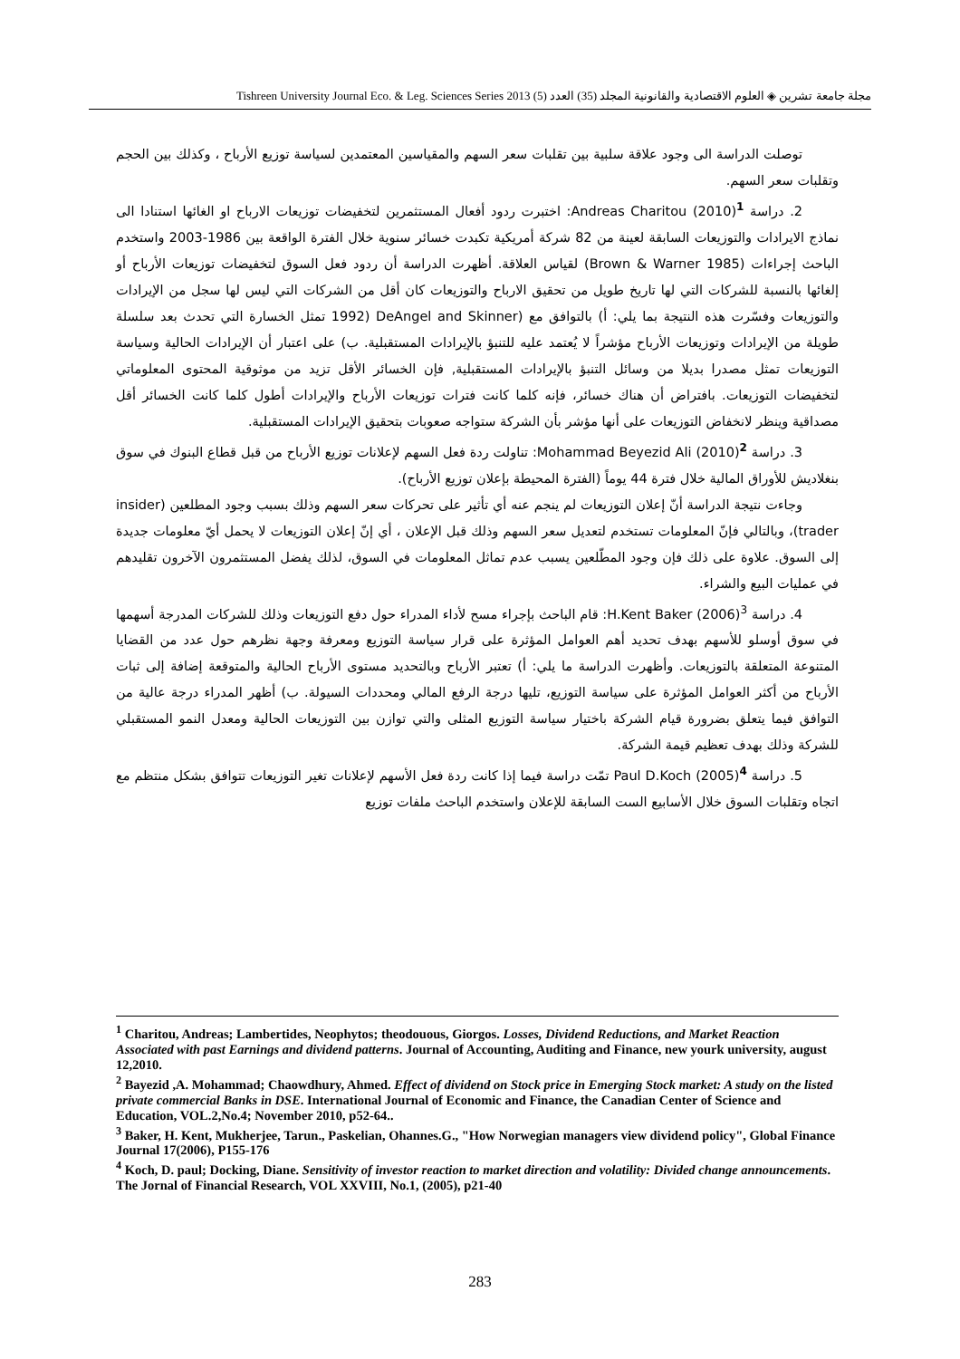مجلة جامعة تشرين ◈ العلوم الاقتصادية والقانونية المجلد (35) العدد (5) Tishreen University Journal Eco. & Leg. Sciences Series 2013
توصلت الدراسة الى وجود علاقة سلبية بين تقلبات سعر السهم والمقياسين المعتمدين لسياسة توزيع الأرباح ، وكذلك بين الحجم وتقلبات سعر السهم.
2. دراسة Andreas Charitou (2010)<sup>1</sup>: اختبرت ردود أفعال المستثمرين لتخفيضات توزيعات الارباح او الغائها استنادا الى نماذج الايرادات والتوزيعات السابقة لعينة من 82 شركة أمريكية تكبدت خسائر سنوية خلال الفترة الواقعة بين 1986-2003 واستخدم الباحث إجراءات (Brown & Warner 1985) لقياس العلاقة. أظهرت الدراسة أن ردود فعل السوق لتخفيضات توزيعات الأرباح أو إلغائها بالنسبة للشركات التي لها تاريخ طويل من تحقيق الارباح والتوزيعات كان أقل من الشركات التي ليس لها سجل من الإيرادات والتوزيعات وفسّرت هذه النتيجة بما يلي: أ) بالتوافق مع (DeAngel and Skinner (1992 تمثل الخسارة التي تحدث بعد سلسلة طويلة من الإيرادات وتوزيعات الأرباح مؤشراً لا يُعتمد عليه للتنبؤ بالإيرادات المستقبلية. ب) على اعتبار أن الإيرادات الحالية وسياسة التوزيعات تمثل مصدرا بديلا من وسائل التنبؤ بالإيرادات المستقبلية, فإن الخسائر الأقل تزيد من موثوقية المحتوى المعلوماتي لتخفيضات التوزيعات. بافتراض أن هناك خسائر، فإنه كلما كانت فترات توزيعات الأرباح والإيرادات أطول كلما كانت الخسائر أقل مصداقية وينظر لانخفاض التوزيعات على أنها مؤشر بأن الشركة ستواجه صعوبات بتحقيق الإيرادات المستقبلية.
3. دراسة Mohammad Beyezid Ali (2010)<sup>2</sup>: تناولت ردة فعل السهم لإعلانات توزيع الأرباح من قبل قطاع البنوك في سوق بنغلاديش للأوراق المالية خلال فترة 44 يوماً (الفترة المحيطة بإعلان توزيع الأرباح).
وجاءت نتيجة الدراسة أنّ إعلان التوزيعات لم ينجم عنه أي تأثير على تحركات سعر السهم وذلك بسبب وجود المطلعين (insider trader)، وبالتالي فإنّ المعلومات تستخدم لتعديل سعر السهم وذلك قبل الإعلان ، أي إنّ إعلان التوزيعات لا يحمل أيّ معلومات جديدة إلى السوق. علاوة على ذلك فإن وجود المطّلعين يسبب عدم تماثل المعلومات في السوق، لذلك يفضل المستثمرون الآخرون تقليدهم في عمليات البيع والشراء.
4. دراسة H.Kent Baker (2006)<sup>3</sup>: قام الباحث بإجراء مسح لأداء المدراء حول دفع التوزيعات وذلك للشركات المدرجة أسهمها في سوق أوسلو للأسهم بهدف تحديد أهم العوامل المؤثرة على قرار سياسة التوزيع ومعرفة وجهة نظرهم حول عدد من القضايا المتنوعة المتعلقة بالتوزيعات. وأظهرت الدراسة ما يلي: أ) تعتبر الأرباح وبالتحديد مستوى الأرباح الحالية والمتوقعة إضافة إلى ثبات الأرباح من أكثر العوامل المؤثرة على سياسة التوزيع، تليها درجة الرفع المالي ومحددات السيولة. ب) أظهر المدراء درجة عالية من التوافق فيما يتعلق بضرورة قيام الشركة باختيار سياسة التوزيع المثلى والتي توازن بين التوزيعات الحالية ومعدل النمو المستقبلي للشركة وذلك بهدف تعظيم قيمة الشركة.
5. دراسة Paul D.Koch (2005)<sup>4</sup> تمّت دراسة فيما إذا كانت ردة فعل الأسهم لإعلانات تغير التوزيعات تتوافق بشكل منتظم مع اتجاه وتقلبات السوق خلال الأسابيع الست السابقة للإعلان واستخدم الباحث ملفات توزيع
<sup>1</sup> Charitou, Andreas; Lambertides, Neophytos; theodouous, Giorgos. Losses, Dividend Reductions, and Market Reaction Associated with past Earnings and dividend patterns. Journal of Accounting, Auditing and Finance, new yourk university, august 12,2010.
<sup>2</sup> Bayezid ,A. Mohammad; Chaowdhury, Ahmed. Effect of dividend on Stock price in Emerging Stock market: A study on the listed private commercial Banks in DSE. International Journal of Economic and Finance, the Canadian Center of Science and Education, VOL.2,No.4; November 2010, p52-64..
<sup>3</sup> Baker, H. Kent, Mukherjee, Tarun., Paskelian, Ohannes.G., "How Norwegian managers view dividend policy", Global Finance Journal 17(2006), P155-176
<sup>4</sup> Koch, D. paul; Docking, Diane. Sensitivity of investor reaction to market direction and volatility: Divided change announcements. The Jornal of Financial Research, VOL XXVIII, No.1, (2005), p21-40
283